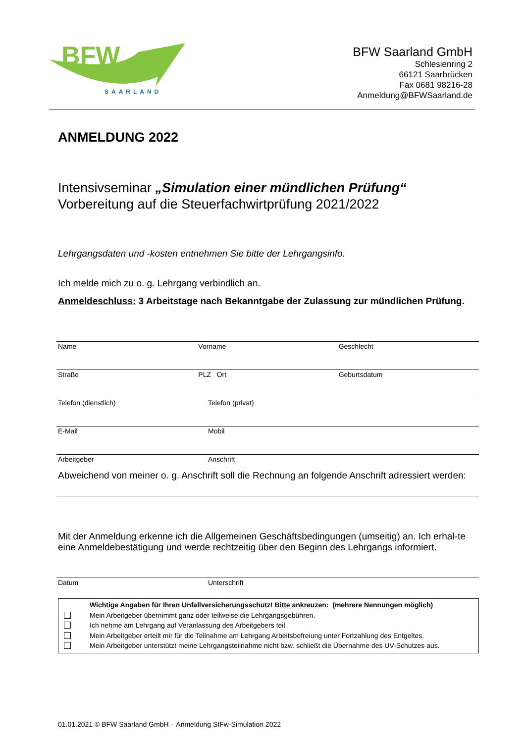BFW
SAARLAND
BFW Saarland GmbH
Schlesienring 2
66121 Saarbrücken
Fax 0681 98216-28
Anmeldung@BFWSaarland.de
ANMELDUNG 2022
Intensivseminar „Simulation einer mündlichen Prüfung“
Vorbereitung auf die Steuerfachwirtprüfung 2021/2022
Lehrgangsdaten und -kosten entnehmen Sie bitte der Lehrgangsinfo.
Ich melde mich zu o. g. Lehrgang verbindlich an.
Anmeldeschluss: 3 Arbeitstage nach Bekanntgabe der Zulassung zur mündlichen Prüfung.
Name Vorname Geschlecht
Straße PLZ Ort Geburtsdatum
Telefon (dienstlich) Telefon (privat)
E-Mail Mobil
Arbeitgeber Anschrift
Abweichend von meiner o. g. Anschrift soll die Rechnung an folgende Anschrift adressiert werden:
Mit der Anmeldung erkenne ich die Allgemeinen Geschäftsbedingungen (umseitig) an. Ich erhal-te eine Anmeldebestätigung und werde rechtzeitig über den Beginn des Lehrgangs informiert.
Datum Unterschrift
Wichtige Angaben für Ihren Unfallversicherungsschutz! Bitte ankreuzen: (mehrere Nennungen möglich)
Mein Arbeitgeber übernimmt ganz oder teilweise die Lehrgangsgebühren.
Ich nehme am Lehrgang auf Veranlassung des Arbeitgebers teil.
Mein Arbeitgeber erteilt mir für die Teilnahme am Lehrgang Arbeitsbefreiung unter Fortzahlung des Entgeltes.
Mein Arbeitgeber unterstützt meine Lehrgangsteilnahme nicht bzw. schließt die Übernahme des UV-Schutzes aus.
01.01.2021 © BFW Saarland GmbH – Anmeldung StFw-Simulation 2022